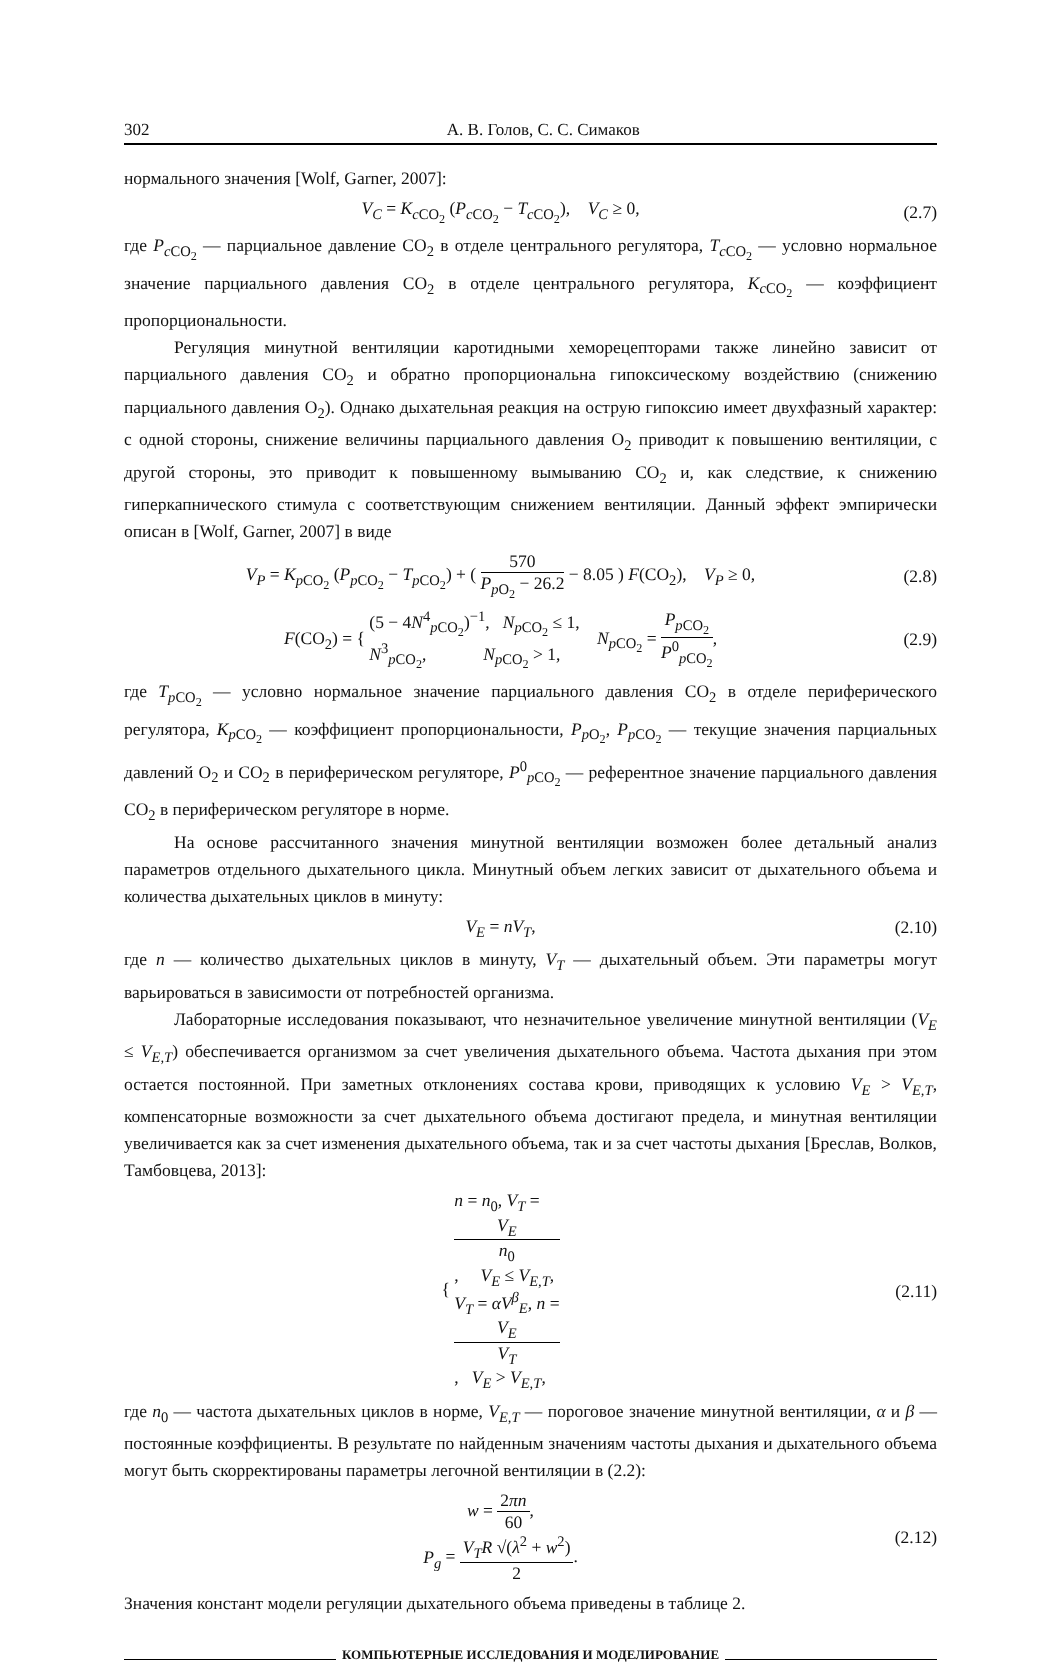302 А. В. Голов, С. С. Симаков
нормального значения [Wolf, Garner, 2007]:
V<sub>C</sub> = K<sub>c CO<sub>2</sub></sub> (P<sub>c CO<sub>2</sub></sub> − T<sub>c CO<sub>2</sub></sub>), V<sub>C</sub> ≥ 0,
(2.7)
где P<sub>c CO<sub>2</sub></sub> — парциальное давление CO<sub>2</sub> в отделе центрального регулятора, T<sub>c CO<sub>2</sub></sub> — условно нормальное значение парциального давления CO<sub>2</sub> в отделе центрального регулятора, K<sub>c CO<sub>2</sub></sub> — коэффициент пропорциональности.
Регуляция минутной вентиляции каротидными хеморецепторами также линейно зависит от парциального давления CO<sub>2</sub> и обратно пропорциональна гипоксическому воздействию (снижению парциального давления O<sub>2</sub>). Однако дыхательная реакция на острую гипоксию имеет двухфазный характер: с одной стороны, снижение величины парциального давления O<sub>2</sub> приводит к повышению вентиляции, с другой стороны, это приводит к повышенному вымыванию CO<sub>2</sub> и, как следствие, к снижению гиперкапнического стимула с соответствующим снижением вентиляции. Данный эффект эмпирически описан в [Wolf, Garner, 2007] в виде
V<sub>P</sub> = K<sub>p CO<sub>2</sub></sub> (P<sub>p CO<sub>2</sub></sub> − T<sub>p CO<sub>2</sub></sub>) + ( 570 P<sub>p O<sub>2</sub></sub> − 26.2 − 8.05 ) F(CO<sub>2</sub>), V<sub>P</sub> ≥ 0,
(2.8)
F(CO<sub>2</sub>) = { (5 − 4N<sup>4</sup><sub>p CO<sub>2</sub></sub>)<sup>−1</sup>, N<sub>p CO<sub>2</sub></sub> ≤ 1, N<sup>3</sup><sub>p CO<sub>2</sub></sub>, N<sub>p CO<sub>2</sub></sub> > 1, N<sub>p CO<sub>2</sub></sub> = P<sub>p CO<sub>2</sub></sub> P<sup>0</sup><sub>p CO<sub>2</sub></sub>,
(2.9)
где T<sub>p CO<sub>2</sub></sub> — условно нормальное значение парциального давления CO<sub>2</sub> в отделе периферического регулятора, K<sub>p CO<sub>2</sub></sub> — коэффициент пропорциональности, P<sub>p O<sub>2</sub></sub>, P<sub>p CO<sub>2</sub></sub> — текущие значения парциальных давлений O<sub>2</sub> и CO<sub>2</sub> в периферическом регуляторе, P<sup>0</sup><sub>p CO<sub>2</sub></sub> — референтное значение парциального давления CO<sub>2</sub> в периферическом регуляторе в норме.
На основе рассчитанного значения минутной вентиляции возможен более детальный анализ параметров отдельного дыхательного цикла. Минутный объем легких зависит от дыхательного объема и количества дыхательных циклов в минуту:
V<sub>E</sub> = nV<sub>T</sub>,
(2.10)
где n — количество дыхательных циклов в минуту, V<sub>T</sub> — дыхательный объем. Эти параметры могут варьироваться в зависимости от потребностей организма.
Лабораторные исследования показывают, что незначительное увеличение минутной вентиляции (V<sub>E</sub> ≤ V<sub>E,T</sub>) обеспечивается организмом за счет увеличения дыхательного объема. Частота дыхания при этом остается постоянной. При заметных отклонениях состава крови, приводящих к условию V<sub>E</sub> > V<sub>E,T</sub>, компенсаторные возможности за счет дыхательного объема достигают предела, и минутная вентиляции увеличивается как за счет изменения дыхательного объема, так и за счет частоты дыхания [Бреслав, Волков, Тамбовцева, 2013]:
{ n = n<sub>0</sub>, V<sub>T</sub> =
V<sub>E</sub>
n<sub>0</sub>, V<sub>E</sub> ≤ V<sub>E,T</sub>, V<sub>T</sub> = αV<sup>β</sup><sub>E</sub>, n =
V<sub>E</sub>
V<sub>T</sub>, V<sub>E</sub> > V<sub>E,T</sub>,
(2.11)
где n<sub>0</sub> — частота дыхательных циклов в норме, V<sub>E,T</sub> — пороговое значение минутной вентиляции, α и β — постоянные коэффициенты. В результате по найденным значениям частоты дыхания и дыхательного объема могут быть скорректированы параметры легочной вентиляции в (2.2):
w = 2πn 60,
P<sub>g</sub> = V<sub>T</sub>R √(λ<sup>2</sup> + w<sup>2</sup>) 2.
(2.12)
Значения констант модели регуляции дыхательного объема приведены в таблице 2.
КОМПЬЮТЕРНЫЕ ИССЛЕДОВАНИЯ И МОДЕЛИРОВАНИЕ